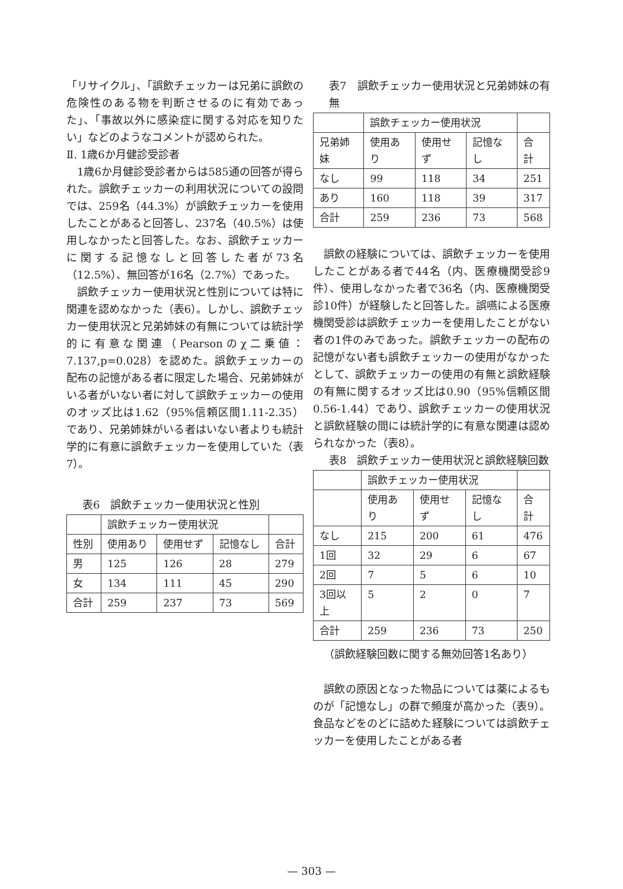「リサイクル」、「誤飲チェッカーは兄弟に誤飲の危険性のある物を判断させるのに有効であった」、「事故以外に感染症に関する対応を知りたい」などのようなコメントが認められた。
Ⅱ. 1歳6か月健診受診者
1歳6か月健診受診者からは585通の回答が得られた。誤飲チェッカーの利用状況についての設問では、259名（44.3%）が誤飲チェッカーを使用したことがあると回答し、237名（40.5%）は使用しなかったと回答した。なお、誤飲チェッカーに関する記憶なしと回答した者が73名（12.5%）、無回答が16名（2.7%）であった。
誤飲チェッカー使用状況と性別については特に関連を認めなかった（表6）。しかし、誤飲チェッカー使用状況と兄弟姉妹の有無については統計学的に有意な関連（Pearsonのχ二乗値：7.137,p=0.028）を認めた。誤飲チェッカーの配布の記憶がある者に限定した場合、兄弟姉妹がいる者がいない者に対して誤飲チェッカーの使用のオッズ比は1.62（95%信頼区間1.11-2.35）であり、兄弟姉妹がいる者はいない者よりも統計学的に有意に誤飲チェッカーを使用していた（表7）。
表6　誤飲チェッカー使用状況と性別
| | 誤飲チェッカー使用状況 | | | |
| 性別 | 使用あり | 使用せず | 記憶なし | 合計 |
| 男 | 125 | 126 | 28 | 279 |
| 女 | 134 | 111 | 45 | 290 |
| 合計 | 259 | 237 | 73 | 569 |
表7　誤飲チェッカー使用状況と兄弟姉妹の有無
| | 誤飲チェッカー使用状況 | | | |
| 兄弟姉妹 | 使用あり | 使用せず | 記憶なし | 合計 |
| なし | 99 | 118 | 34 | 251 |
| あり | 160 | 118 | 39 | 317 |
| 合計 | 259 | 236 | 73 | 568 |
誤飲の経験については、誤飲チェッカーを使用したことがある者で44名（内、医療機関受診9件）、使用しなかった者で36名（内、医療機関受診10件）が経験したと回答した。誤嚥による医療機関受診は誤飲チェッカーを使用したことがない者の1件のみであった。誤飲チェッカーの配布の記憶がない者も誤飲チェッカーの使用がなかったとして、誤飲チェッカーの使用の有無と誤飲経験の有無に関するオッズ比は0.90（95%信頼区間0.56-1.44）であり、誤飲チェッカーの使用状況と誤飲経験の間には統計学的に有意な関連は認められなかった（表8）。
表8　誤飲チェッカー使用状況と誤飲経験回数
| | 誤飲チェッカー使用状況 | | | |
| | 使用あり | 使用せず | 記憶なし | 合計 |
| なし | 215 | 200 | 61 | 476 |
| 1回 | 32 | 29 | 6 | 67 |
| 2回 | 7 | 5 | 6 | 10 |
| 3回以上 | 5 | 2 | 0 | 7 |
| 合計 | 259 | 236 | 73 | 250 |
（誤飲経験回数に関する無効回答1名あり）
誤飲の原因となった物品については薬によるものが「記憶なし」の群で頻度が高かった（表9）。食品などをのどに詰めた経験については誤飲チェッカーを使用したことがある者
— 303 —